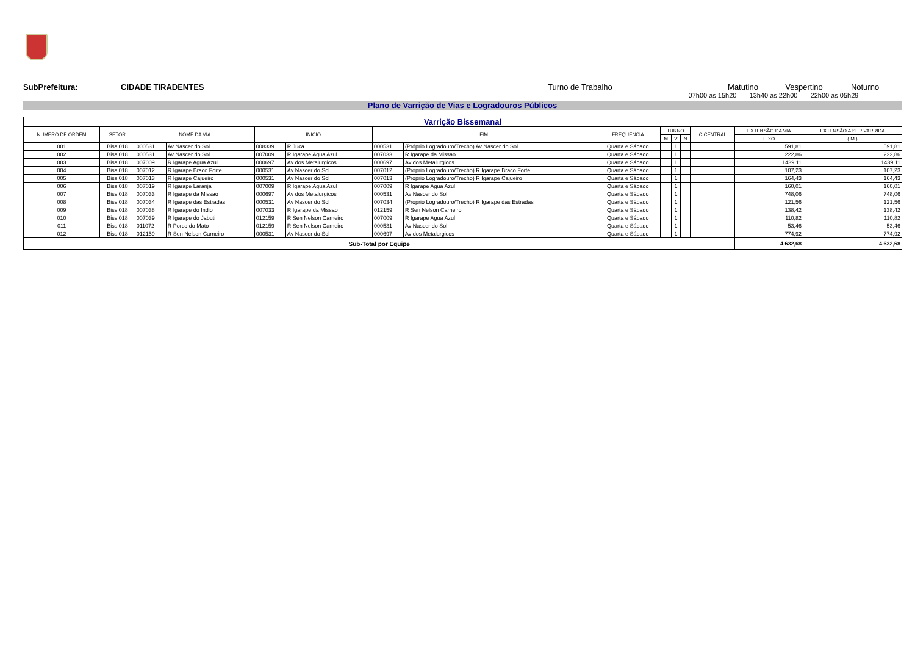SubPrefeitura: CIDADE TIRADENTES Turno de Trabalho Matutino Vespertino Noturno
07h00 as 15h20 13h40 as 22h00 22h00 as 05h29
Plano de Varrição de Vias e Logradouros Públicos
| Varrição Bissemanal | | | | | | | | | | | | | | |
| NÚMERO DE ORDEM | SETOR | NOME DA VIA | | INÍCIO | | FIM | | FREQUÊNCIA | TURNO | | | C.CENTRAL | EXTENSÃO DA VIA | EXTENSÃO A SER VARRIDA |
| | | | | | | | | | M | V | N | | EIXO | ( M ) |
| 001 | Biss 018 | 000531 | Av Nascer do Sol | 008339 | R Juca | 000531 | (Próprio Logradouro/Trecho) Av Nascer do Sol | Quarta e Sábado | | 1 | | | 591,81 | 591,81 |
| 002 | Biss 018 | 000531 | Av Nascer do Sol | 007009 | R Igarape Agua Azul | 007033 | R Igarape da Missao | Quarta e Sábado | | 1 | | | 222,86 | 222,86 |
| 003 | Biss 018 | 007009 | R Igarape Agua Azul | 000697 | Av dos Metalurgicos | 000697 | Av dos Metalurgicos | Quarta e Sábado | | 1 | | | 1439,11 | 1439,11 |
| 004 | Biss 018 | 007012 | R Igarape Braco Forte | 000531 | Av Nascer do Sol | 007012 | (Próprio Logradouro/Trecho) R Igarape Braco Forte | Quarta e Sábado | | 1 | | | 107,23 | 107,23 |
| 005 | Biss 018 | 007013 | R Igarape Cajueiro | 000531 | Av Nascer do Sol | 007013 | (Próprio Logradouro/Trecho) R Igarape Cajueiro | Quarta e Sábado | | 1 | | | 164,43 | 164,43 |
| 006 | Biss 018 | 007019 | R Igarape Laranja | 007009 | R Igarape Agua Azul | 007009 | R Igarape Agua Azul | Quarta e Sábado | | 1 | | | 160,01 | 160,01 |
| 007 | Biss 018 | 007033 | R Igarape da Missao | 000697 | Av dos Metalurgicos | 000531 | Av Nascer do Sol | Quarta e Sábado | | 1 | | | 748,06 | 748,06 |
| 008 | Biss 018 | 007034 | R Igarape das Estradas | 000531 | Av Nascer do Sol | 007034 | (Próprio Logradouro/Trecho) R Igarape das Estradas | Quarta e Sábado | | 1 | | | 121,56 | 121,56 |
| 009 | Biss 018 | 007038 | R Igarape do Indio | 007033 | R Igarape da Missao | 012159 | R Sen Nelson Carneiro | Quarta e Sábado | | 1 | | | 138,42 | 138,42 |
| 010 | Biss 018 | 007039 | R Igarape do Jabuti | 012159 | R Sen Nelson Carneiro | 007009 | R Igarape Agua Azul | Quarta e Sábado | | 1 | | | 110,82 | 110,82 |
| 011 | Biss 018 | 011072 | R Porco do Mato | 012159 | R Sen Nelson Carneiro | 000531 | Av Nascer do Sol | Quarta e Sábado | | 1 | | | 53,46 | 53,46 |
| 012 | Biss 018 | 012159 | R Sen Nelson Carneiro | 000531 | Av Nascer do Sol | 000697 | Av dos Metalurgicos | Quarta e Sábado | | 1 | | | 774,92 | 774,92 |
| Sub-Total por Equipe | | | | | | | | | | | | | 4.632,68 | 4.632,68 |